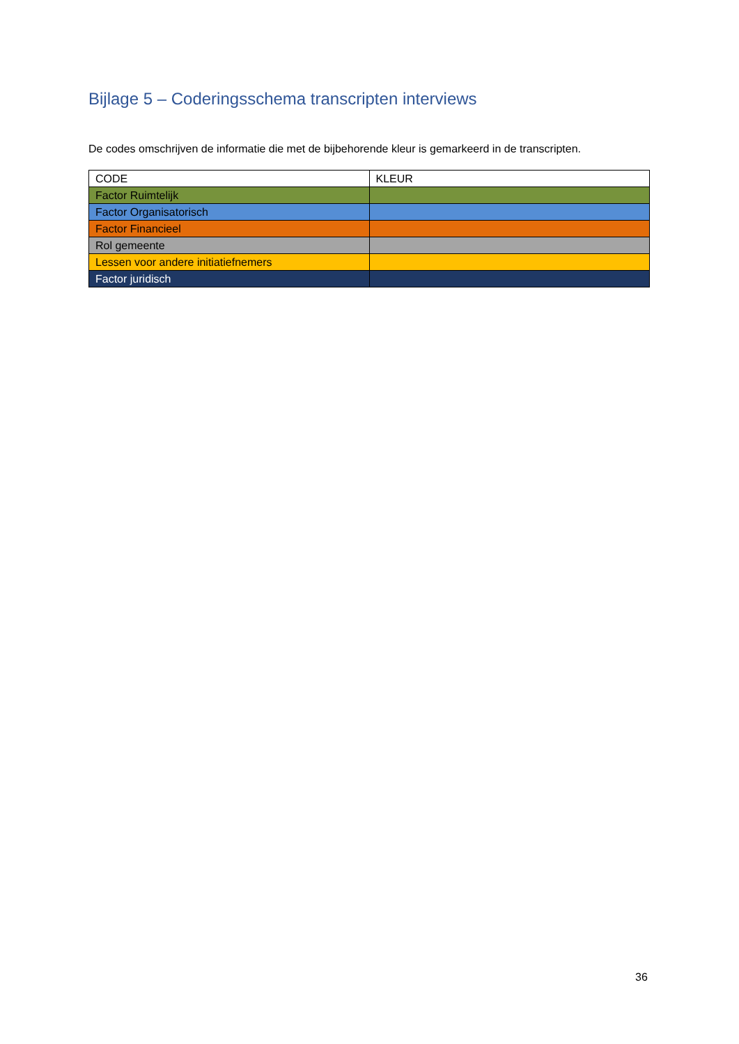Bijlage 5 – Coderingsschema transcripten interviews
De codes omschrijven de informatie die met de bijbehorende kleur is gemarkeerd in de transcripten.
| CODE | KLEUR |
| --- | --- |
| Factor Ruimtelijk | |
| Factor Organisatorisch | |
| Factor Financieel | |
| Rol gemeente | |
| Lessen voor andere initiatiefnemers | |
| Factor juridisch | |
36